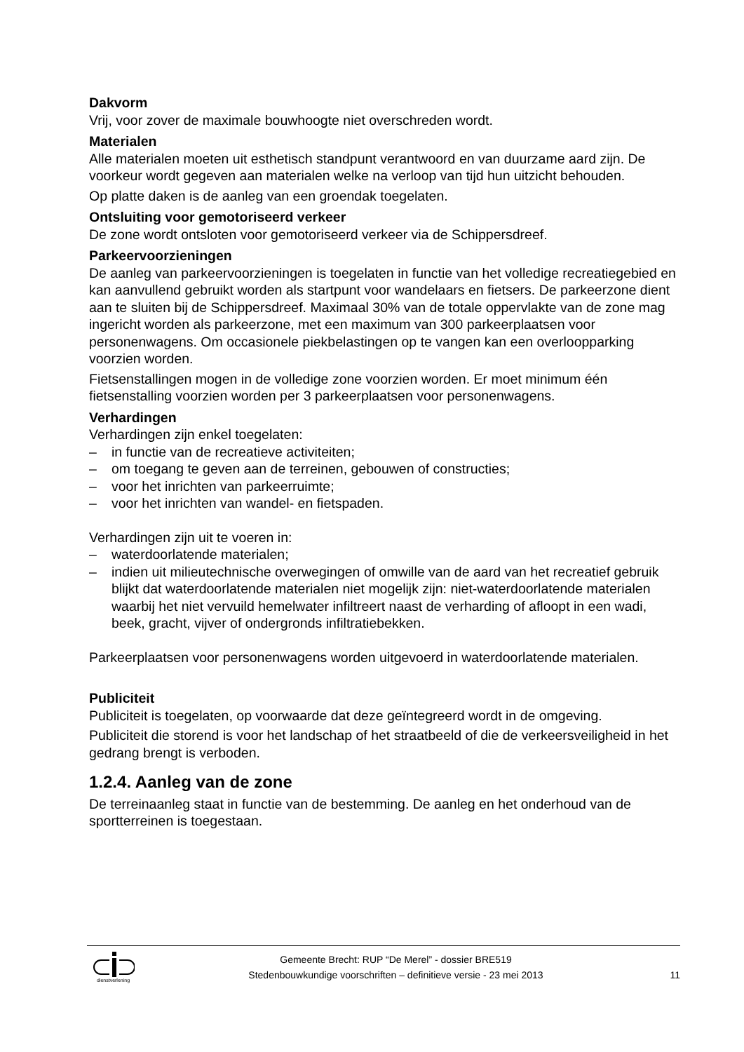Dakvorm
Vrij, voor zover de maximale bouwhoogte niet overschreden wordt.
Materialen
Alle materialen moeten uit esthetisch standpunt verantwoord en van duurzame aard zijn. De voorkeur wordt gegeven aan materialen welke na verloop van tijd hun uitzicht behouden.
Op platte daken is de aanleg van een groendak toegelaten.
Ontsluiting voor gemotoriseerd verkeer
De zone wordt ontsloten voor gemotoriseerd verkeer via de Schippersdreef.
Parkeervoorzieningen
De aanleg van parkeervoorzieningen is toegelaten in functie van het volledige recreatiegebied en kan aanvullend gebruikt worden als startpunt voor wandelaars en fietsers. De parkeerzone dient aan te sluiten bij de Schippersdreef. Maximaal 30% van de totale oppervlakte van de zone mag ingericht worden als parkeerzone, met een maximum van 300 parkeerplaatsen voor personenwagens. Om occasionele piekbelastingen op te vangen kan een overloopparking voorzien worden.
Fietsenstallingen mogen in de volledige zone voorzien worden. Er moet minimum één fietsenstalling voorzien worden per 3 parkeerplaatsen voor personenwagens.
Verhardingen
Verhardingen zijn enkel toegelaten:
– in functie van de recreatieve activiteiten;
– om toegang te geven aan de terreinen, gebouwen of constructies;
– voor het inrichten van parkeerruimte;
– voor het inrichten van wandel- en fietspaden.
Verhardingen zijn uit te voeren in:
– waterdoorlatende materialen;
– indien uit milieutechnische overwegingen of omwille van de aard van het recreatief gebruik blijkt dat waterdoorlatende materialen niet mogelijk zijn: niet-waterdoorlatende materialen waarbij het niet vervuild hemelwater infiltreert naast de verharding of afloopt in een wadi, beek, gracht, vijver of ondergronds infiltratiebekken.
Parkeerplaatsen voor personenwagens worden uitgevoerd in waterdoorlatende materialen.
Publiciteit
Publiciteit is toegelaten, op voorwaarde dat deze geïntegreerd wordt in de omgeving.
Publiciteit die storend is voor het landschap of het straatbeeld of die de verkeersveiligheid in het gedrang brengt is verboden.
1.2.4. Aanleg van de zone
De terreinaanleg staat in functie van de bestemming. De aanleg en het onderhoud van de sportterreinen is toegestaan.
dienstverlening
Gemeente Brecht: RUP “De Merel” - dossier BRE519
Stedenbouwkundige voorschriften – definitieve versie - 23 mei 2013
11